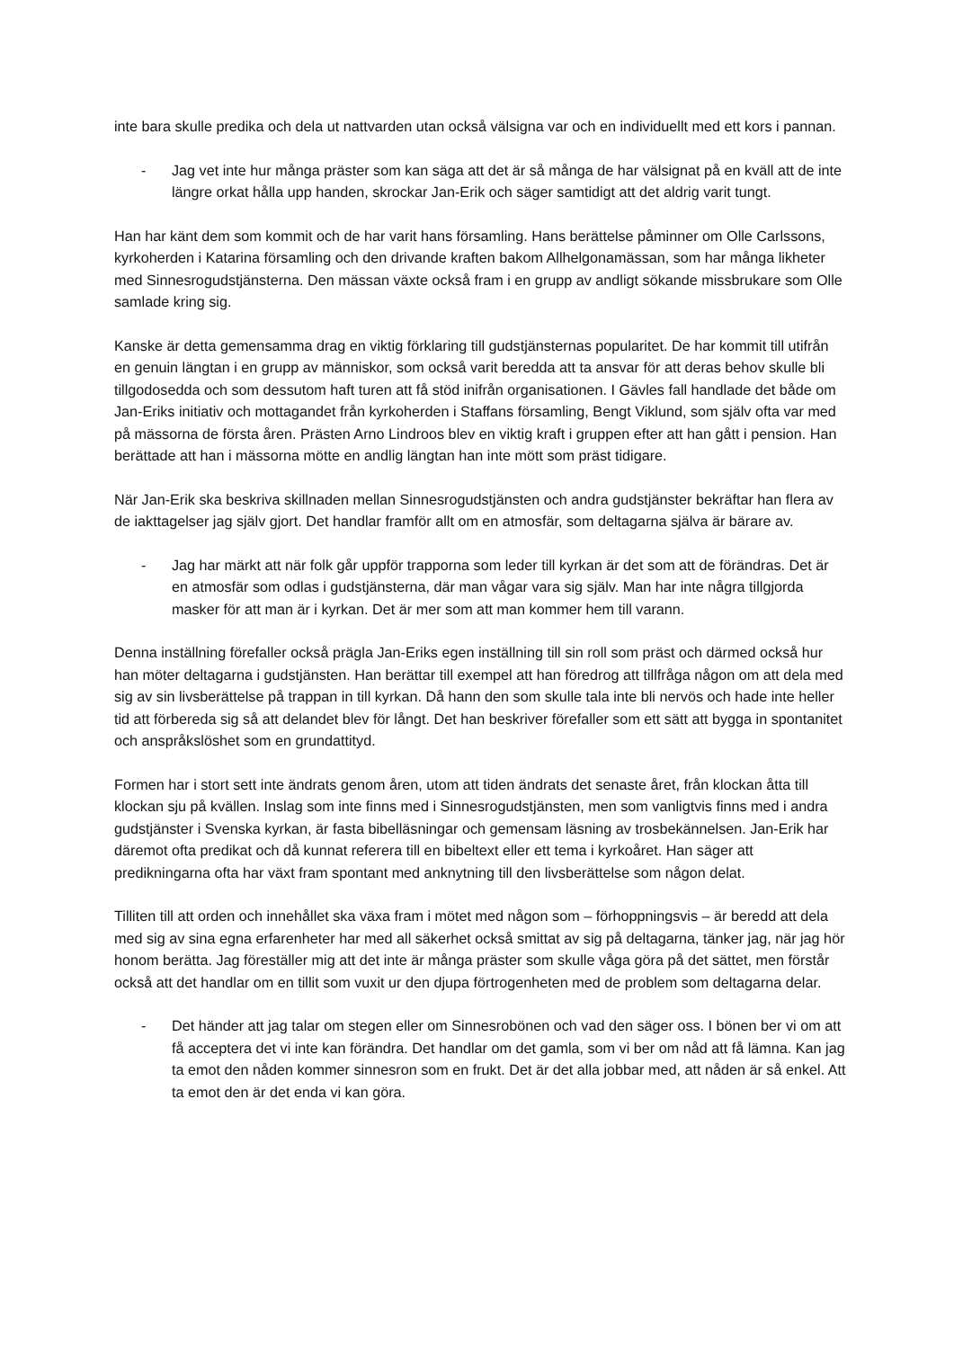inte bara skulle predika och dela ut nattvarden utan också välsigna var och en individuellt med ett kors i pannan.
- Jag vet inte hur många präster som kan säga att det är så många de har välsignat på en kväll att de inte längre orkat hålla upp handen, skrockar Jan-Erik och säger samtidigt att det aldrig varit tungt.
Han har känt dem som kommit och de har varit hans församling. Hans berättelse påminner om Olle Carlssons, kyrkoherden i Katarina församling och den drivande kraften bakom Allhelgonamässan, som har många likheter med Sinnesrogudstjänsterna. Den mässan växte också fram i en grupp av andligt sökande missbrukare som Olle samlade kring sig.
Kanske är detta gemensamma drag en viktig förklaring till gudstjänsternas popularitet. De har kommit till utifrån en genuin längtan i en grupp av människor, som också varit beredda att ta ansvar för att deras behov skulle bli tillgodosedda och som dessutom haft turen att få stöd inifrån organisationen. I Gävles fall handlade det både om Jan-Eriks initiativ och mottagandet från kyrkoherden i Staffans församling, Bengt Viklund, som själv ofta var med på mässorna de första åren. Prästen Arno Lindroos blev en viktig kraft i gruppen efter att han gått i pension. Han berättade att han i mässorna mötte en andlig längtan han inte mött som präst tidigare.
När Jan-Erik ska beskriva skillnaden mellan Sinnesrogudstjänsten och andra gudstjänster bekräftar han flera av de iakttagelser jag själv gjort. Det handlar framför allt om en atmosfär, som deltagarna själva är bärare av.
- Jag har märkt att när folk går uppför trapporna som leder till kyrkan är det som att de förändras. Det är en atmosfär som odlas i gudstjänsterna, där man vågar vara sig själv. Man har inte några tillgjorda masker för att man är i kyrkan. Det är mer som att man kommer hem till varann.
Denna inställning förefaller också prägla Jan-Eriks egen inställning till sin roll som präst och därmed också hur han möter deltagarna i gudstjänsten. Han berättar till exempel att han föredrog att tillfråga någon om att dela med sig av sin livsberättelse på trappan in till kyrkan. Då hann den som skulle tala inte bli nervös och hade inte heller tid att förbereda sig så att delandet blev för långt. Det han beskriver förefaller som ett sätt att bygga in spontanitet och anspråkslöshet som en grundattityd.
Formen har i stort sett inte ändrats genom åren, utom att tiden ändrats det senaste året, från klockan åtta till klockan sju på kvällen. Inslag som inte finns med i Sinnesrogudstjänsten, men som vanligtvis finns med i andra gudstjänster i Svenska kyrkan, är fasta bibelläsningar och gemensam läsning av trosbekännelsen. Jan-Erik har däremot ofta predikat och då kunnat referera till en bibeltext eller ett tema i kyrkoåret. Han säger att predikningarna ofta har växt fram spontant med anknytning till den livsberättelse som någon delat.
Tilliten till att orden och innehållet ska växa fram i mötet med någon som – förhoppningsvis – är beredd att dela med sig av sina egna erfarenheter har med all säkerhet också smittat av sig på deltagarna, tänker jag, när jag hör honom berätta. Jag föreställer mig att det inte är många präster som skulle våga göra på det sättet, men förstår också att det handlar om en tillit som vuxit ur den djupa förtrogenheten med de problem som deltagarna delar.
- Det händer att jag talar om stegen eller om Sinnesrobönen och vad den säger oss. I bönen ber vi om att få acceptera det vi inte kan förändra. Det handlar om det gamla, som vi ber om nåd att få lämna. Kan jag ta emot den nåden kommer sinnesron som en frukt. Det är det alla jobbar med, att nåden är så enkel. Att ta emot den är det enda vi kan göra.